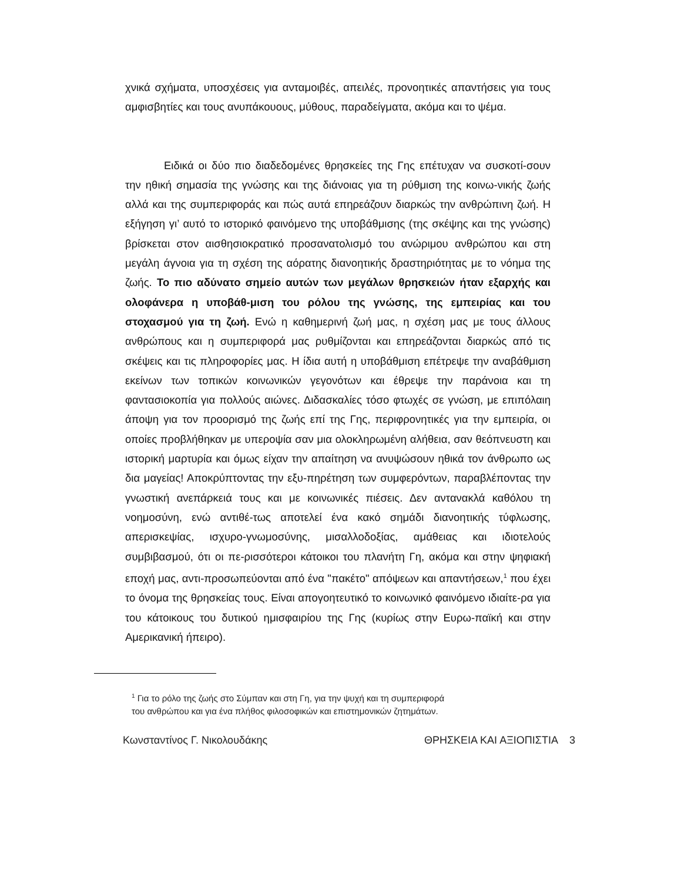χνικά σχήματα, υποσχέσεις για ανταμοιβές, απειλές, προνοητικές απαντήσεις για τους αμφισβητίες και τους ανυπάκουους, μύθους, παραδείγματα, ακόμα και το ψέμα.
Ειδικά οι δύο πιο διαδεδομένες θρησκείες της Γης επέτυχαν να συσκοτί-σουν την ηθική σημασία της γνώσης και της διάνοιας για τη ρύθμιση της κοινω-νικής ζωής αλλά και της συμπεριφοράς και πώς αυτά επηρεάζουν διαρκώς την ανθρώπινη ζωή. Η εξήγηση γι’ αυτό το ιστορικό φαινόμενο της υποβάθμισης (της σκέψης και της γνώσης) βρίσκεται στον αισθησιοκρατικό προσανατολισμό του ανώριμου ανθρώπου και στη μεγάλη άγνοια για τη σχέση της αόρατης διανοητικής δραστηριότητας με το νόημα της ζωής. Το πιο αδύνατο σημείο αυτών των μεγάλων θρησκειών ήταν εξαρχής και ολοφάνερα η υποβάθ-μιση του ρόλου της γνώσης, της εμπειρίας και του στοχασμού για τη ζωή. Ενώ η καθημερινή ζωή μας, η σχέση μας με τους άλλους ανθρώπους και η συμπεριφορά μας ρυθμίζονται και επηρεάζονται διαρκώς από τις σκέψεις και τις πληροφορίες μας. Η ίδια αυτή η υποβάθμιση επέτρεψε την αναβάθμιση εκείνων των τοπικών κοινωνικών γεγονότων και έθρεψε την παράνοια και τη φαντασιοκοπία για πολλούς αιώνες. Διδασκαλίες τόσο φτωχές σε γνώση, με επιπόλαιη άποψη για τον προορισμό της ζωής επί της Γης, περιφρονητικές για την εμπειρία, οι οποίες προβλήθηκαν με υπεροψία σαν μια ολοκληρωμένη αλήθεια, σαν θεόπνευστη και ιστορική μαρτυρία και όμως είχαν την απαίτηση να ανυψώσουν ηθικά τον άνθρωπο ως δια μαγείας! Αποκρύπτοντας την εξυ-πηρέτηση των συμφερόντων, παραβλέποντας την γνωστική ανεπάρκειά τους και με κοινωνικές πιέσεις. Δεν αντανακλά καθόλου τη νοημοσύνη, ενώ αντιθέ-τως αποτελεί ένα κακό σημάδι διανοητικής τύφλωσης, απερισκεψίας, ισχυρο-γνωμοσύνης, μισαλλοδοξίας, αμάθειας και ιδιοτελούς συμβιβασμού, ότι οι πε-ρισσότεροι κάτοικοι του πλανήτη Γη, ακόμα και στην ψηφιακή εποχή μας, αντι-προσωπεύονται από ένα "πακέτο" απόψεων και απαντήσεων,<sup>1</sup> που έχει το όνομα της θρησκείας τους. Είναι απογοητευτικό το κοινωνικό φαινόμενο ιδιαίτε-ρα για του κάτοικους του δυτικού ημισφαιρίου της Γης (κυρίως στην Ευρω-παϊκή και στην Αμερικανική ήπειρο).
<sup>1</sup> Για το ρόλο της ζωής στο Σύμπαν και στη Γη, για την ψυχή και τη συμπεριφορά
του ανθρώπου και για ένα πλήθος φιλοσοφικών και επιστημονικών ζητημάτων.
Κωνσταντίνος Γ. Νικολουδάκης ΘΡΗΣΚΕΙΑ ΚΑΙ ΑΞΙΟΠΙΣΤΙΑ 3